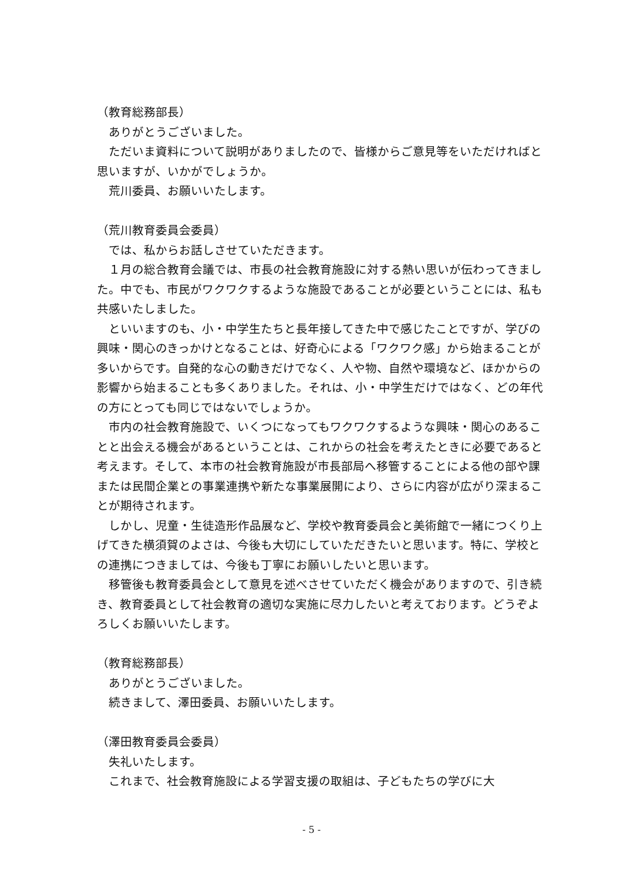（教育総務部長）
ありがとうございました。
ただいま資料について説明がありましたので、皆様からご意見等をいただければと思いますが、いかがでしょうか。
荒川委員、お願いいたします。
（荒川教育委員会委員）
では、私からお話しさせていただきます。
１月の総合教育会議では、市長の社会教育施設に対する熱い思いが伝わってきました。中でも、市民がワクワクするような施設であることが必要ということには、私も共感いたしました。
といいますのも、小・中学生たちと長年接してきた中で感じたことですが、学びの興味・関心のきっかけとなることは、好奇心による「ワクワク感」から始まることが多いからです。自発的な心の動きだけでなく、人や物、自然や環境など、ほかからの影響から始まることも多くありました。それは、小・中学生だけではなく、どの年代の方にとっても同じではないでしょうか。
市内の社会教育施設で、いくつになってもワクワクするような興味・関心のあることと出会える機会があるということは、これからの社会を考えたときに必要であると考えます。そして、本市の社会教育施設が市長部局へ移管することによる他の部や課または民間企業との事業連携や新たな事業展開により、さらに内容が広がり深まることが期待されます。
しかし、児童・生徒造形作品展など、学校や教育委員会と美術館で一緒につくり上げてきた横須賀のよさは、今後も大切にしていただきたいと思います。特に、学校との連携につきましては、今後も丁寧にお願いしたいと思います。
移管後も教育委員会として意見を述べさせていただく機会がありますので、引き続き、教育委員として社会教育の適切な実施に尽力したいと考えております。どうぞよろしくお願いいたします。
（教育総務部長）
ありがとうございました。
続きまして、澤田委員、お願いいたします。
（澤田教育委員会委員）
失礼いたします。
これまで、社会教育施設による学習支援の取組は、子どもたちの学びに大
- 5 -